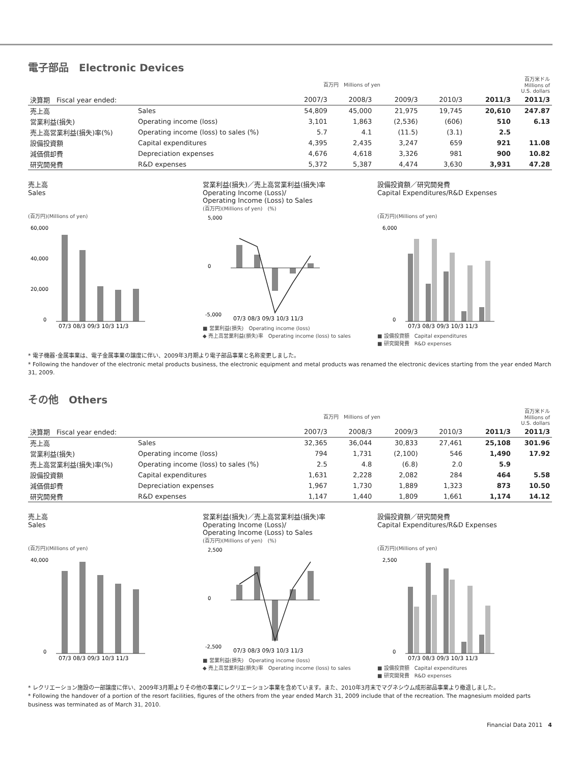電子部品　Electronic Devices
| | | 百万円 Millions of yen | | | | | 百万米ドル Millions of U.S. dollars |
| 決算期 Fiscal year ended: | | 2007/3 | 2008/3 | 2009/3 | 2010/3 | 2011/3 | 2011/3 |
| 売上高 | Sales | 54,809 | 45,000 | 21,975 | 19,745 | 20,610 | 247.87 |
| 営業利益(損失) | Operating income (loss) | 3,101 | 1,863 | (2,536) | (606) | 510 | 6.13 |
| 売上高営業利益(損失)率(%) | Operating income (loss) to sales (%) | 5.7 | 4.1 | (11.5) | (3.1) | 2.5 | |
| 設備投資額 | Capital expenditures | 4,395 | 2,435 | 3,247 | 659 | 921 | 11.08 |
| 減価償却費 | Depreciation expenses | 4,676 | 4,618 | 3,326 | 981 | 900 | 10.82 |
| 研究開発費 | R&D expenses | 5,372 | 5,387 | 4,474 | 3,630 | 3,931 | 47.28 |
売上高
Sales
(百万円)(Millions of yen)
60,000
40,000
20,000
0
07/3 08/3 09/3 10/3 11/3
営業利益(損失)／売上高営業利益(損失)率
Operating Income (Loss)/
Operating Income (Loss) to Sales
(百万円)(Millions of yen)　(%)
5,000
0
-5,000
07/3 08/3 09/3 10/3 11/3
■ 営業利益(損失)　Operating income (loss)
◆ 売上高営業利益(損失)率　Operating income (loss) to sales
設備投資額／研究開発費
Capital Expenditures/R&D Expenses
(百万円)(Millions of yen)
6,000
0
07/3 08/3 09/3 10/3 11/3
■ 設備投資額　Capital expenditures
■ 研究開発費　R&D expenses
* 電子機器･金属事業は、電子金属事業の譲度に伴い、2009年3月期より電子部品事業と名称変更しました。
* Following the handover of the electronic metal products business, the electronic equipment and metal products was renamed the electronic devices starting from the year ended March 31, 2009.
その他　Others
| | | 百万円 Millions of yen | | | | | 百万米ドル Millions of U.S. dollars |
| 決算期 Fiscal year ended: | | 2007/3 | 2008/3 | 2009/3 | 2010/3 | 2011/3 | 2011/3 |
| 売上高 | Sales | 32,365 | 36,044 | 30,833 | 27,461 | 25,108 | 301.96 |
| 営業利益(損失) | Operating income (loss) | 794 | 1,731 | (2,100) | 546 | 1,490 | 17.92 |
| 売上高営業利益(損失)率(%) | Operating income (loss) to sales (%) | 2.5 | 4.8 | (6.8) | 2.0 | 5.9 | |
| 設備投資額 | Capital expenditures | 1,631 | 2,228 | 2,082 | 284 | 464 | 5.58 |
| 減価償却費 | Depreciation expenses | 1,967 | 1,730 | 1,889 | 1,323 | 873 | 10.50 |
| 研究開発費 | R&D expenses | 1,147 | 1,440 | 1,809 | 1,661 | 1,174 | 14.12 |
売上高
Sales
(百万円)(Millions of yen)
40,000
0
07/3 08/3 09/3 10/3 11/3
営業利益(損失)／売上高営業利益(損失)率
Operating Income (Loss)/
Operating Income (Loss) to Sales
(百万円)(Millions of yen)　(%)
2,500
0
-2,500
07/3 08/3 09/3 10/3 11/3
■ 営業利益(損失)　Operating income (loss)
◆ 売上高営業利益(損失)率　Operating income (loss) to sales
設備投資額／研究開発費
Capital Expenditures/R&D Expenses
(百万円)(Millions of yen)
2,500
0
07/3 08/3 09/3 10/3 11/3
■ 設備投資額　Capital expenditures
■ 研究開発費　R&D expenses
* レクリエーション施設の一部譲度に伴い、2009年3月期よりその他の事業にレクリエーション事業を含めています。また、2010年3月末でマグネシウム成形部品事業より撤退しました。
* Following the handover of a portion of the resort facilities, figures of the others from the year ended March 31, 2009 include that of the recreation. The magnesium molded parts business was terminated as of March 31, 2010.
Financial Data 2011　4